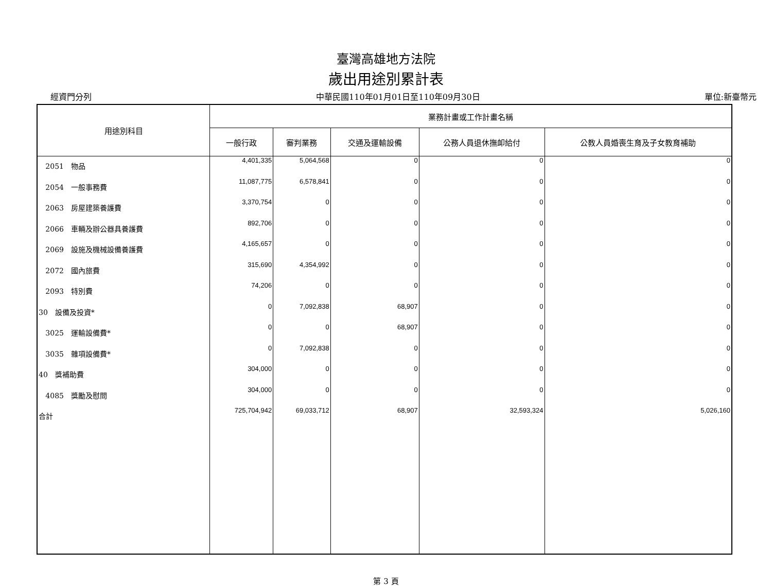臺灣高雄地方法院
歲出用途別累計表
經資門分列 中華民國110年01月01日至110年09月30日 單位:新臺幣元
| 用途別科目 | 業務計畫或工作計畫名稱 | | | | |
| --- | --- | --- | --- | --- | --- |
| | 一般行政 | 審判業務 | 交通及運輸設備 | 公務人員退休撫卹給付 | 公教人員婚喪生育及子女教育補助 |
| 2051 物品 | 4,401,335 | 5,064,568 | 0 | 0 | 0 |
| 2054 一般事務費 | 11,087,775 | 6,578,841 | 0 | 0 | 0 |
| 2063 房屋建築養護費 | 3,370,754 | 0 | 0 | 0 | 0 |
| 2066 車輛及辦公器具養護費 | 892,706 | 0 | 0 | 0 | 0 |
| 2069 設施及機械設備養護費 | 4,165,657 | 0 | 0 | 0 | 0 |
| 2072 國內旅費 | 315,690 | 4,354,992 | 0 | 0 | 0 |
| 2093 特別費 | 74,206 | 0 | 0 | 0 | 0 |
| 30 設備及投資* | 0 | 7,092,838 | 68,907 | 0 | 0 |
| 3025 運輸設備費* | 0 | 0 | 68,907 | 0 | 0 |
| 3035 雜項設備費* | 0 | 7,092,838 | 0 | 0 | 0 |
| 40 獎補助費 | 304,000 | 0 | 0 | 0 | 0 |
| 4085 獎勵及慰問 | 304,000 | 0 | 0 | 0 | 0 |
| 合計 | 725,704,942 | 69,033,712 | 68,907 | 32,593,324 | 5,026,160 |
第 3 頁